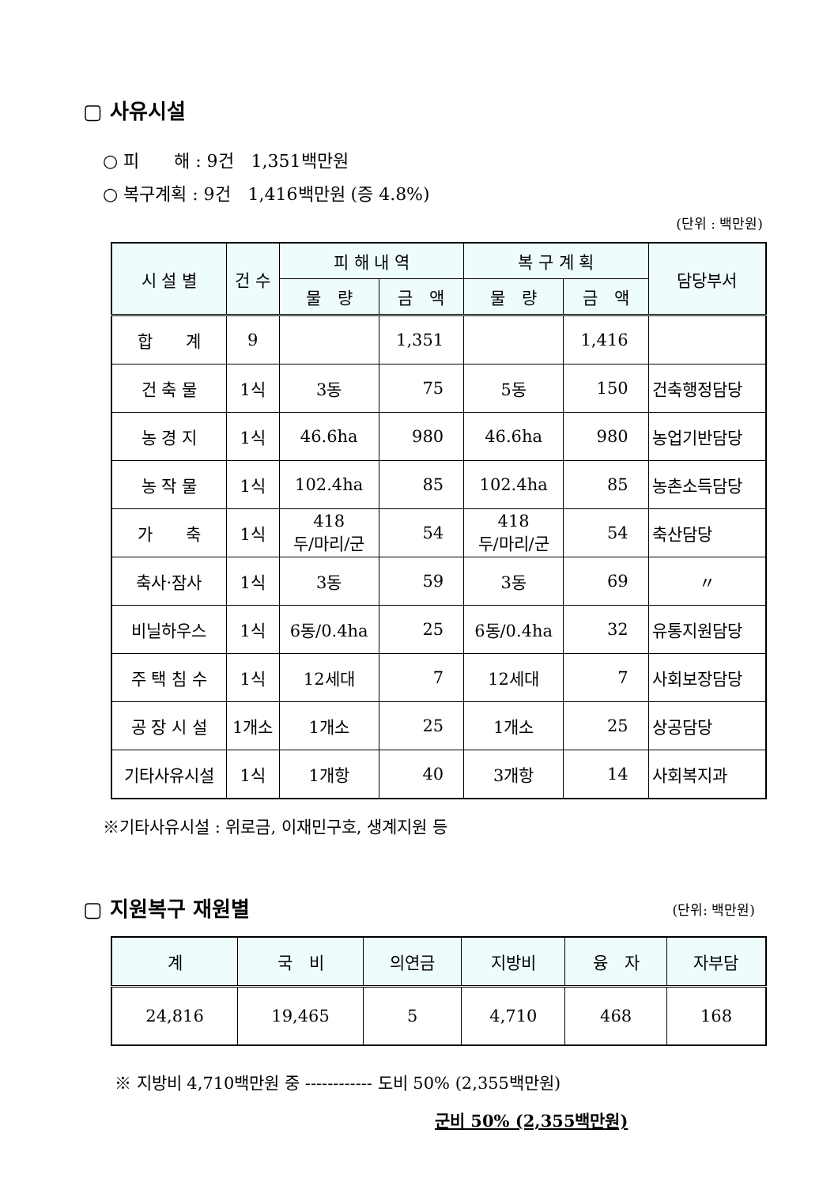▢ 사유시설
○ 피　　해 : 9건　1,351백만원
○ 복구계획 : 9건　1,416백만원 (증 4.8%)
(단위 : 백만원)
| 시 설 별 | 건 수 | 피 해 내 역 | | 복 구 계 획 | | 담당부서 |
| --- | --- | --- | --- | --- | --- | --- |
| | | 물 량 | 금 액 | 물 량 | 금 액 | |
| 합 계 | 9 | | 1,351 | | 1,416 | |
| 건 축 물 | 1식 | 3동 | 75 | 5동 | 150 | 건축행정담당 |
| 농 경 지 | 1식 | 46.6ha | 980 | 46.6ha | 980 | 농업기반담당 |
| 농 작 물 | 1식 | 102.4ha | 85 | 102.4ha | 85 | 농촌소득담당 |
| 가 축 | 1식 | 418 두/마리/군 | 54 | 418 두/마리/군 | 54 | 축산담당 |
| 축사·잠사 | 1식 | 3동 | 59 | 3동 | 69 | 〃 |
| 비닐하우스 | 1식 | 6동/0.4ha | 25 | 6동/0.4ha | 32 | 유통지원담당 |
| 주 택 침 수 | 1식 | 12세대 | 7 | 12세대 | 7 | 사회보장담당 |
| 공 장 시 설 | 1개소 | 1개소 | 25 | 1개소 | 25 | 상공담당 |
| 기타사유시설 | 1식 | 1개항 | 40 | 3개항 | 14 | 사회복지과 |
※기타사유시설 : 위로금, 이재민구호, 생계지원 등
▢ 지원복구 재원별
(단위: 백만원)
| 계 | 국 비 | 의연금 | 지방비 | 융 자 | 자부담 |
| --- | --- | --- | --- | --- | --- |
| 24,816 | 19,465 | 5 | 4,710 | 468 | 168 |
※ 지방비 4,710백만원 중 ------------ 도비 50% (2,355백만원)
군비 50% (2,355백만원)